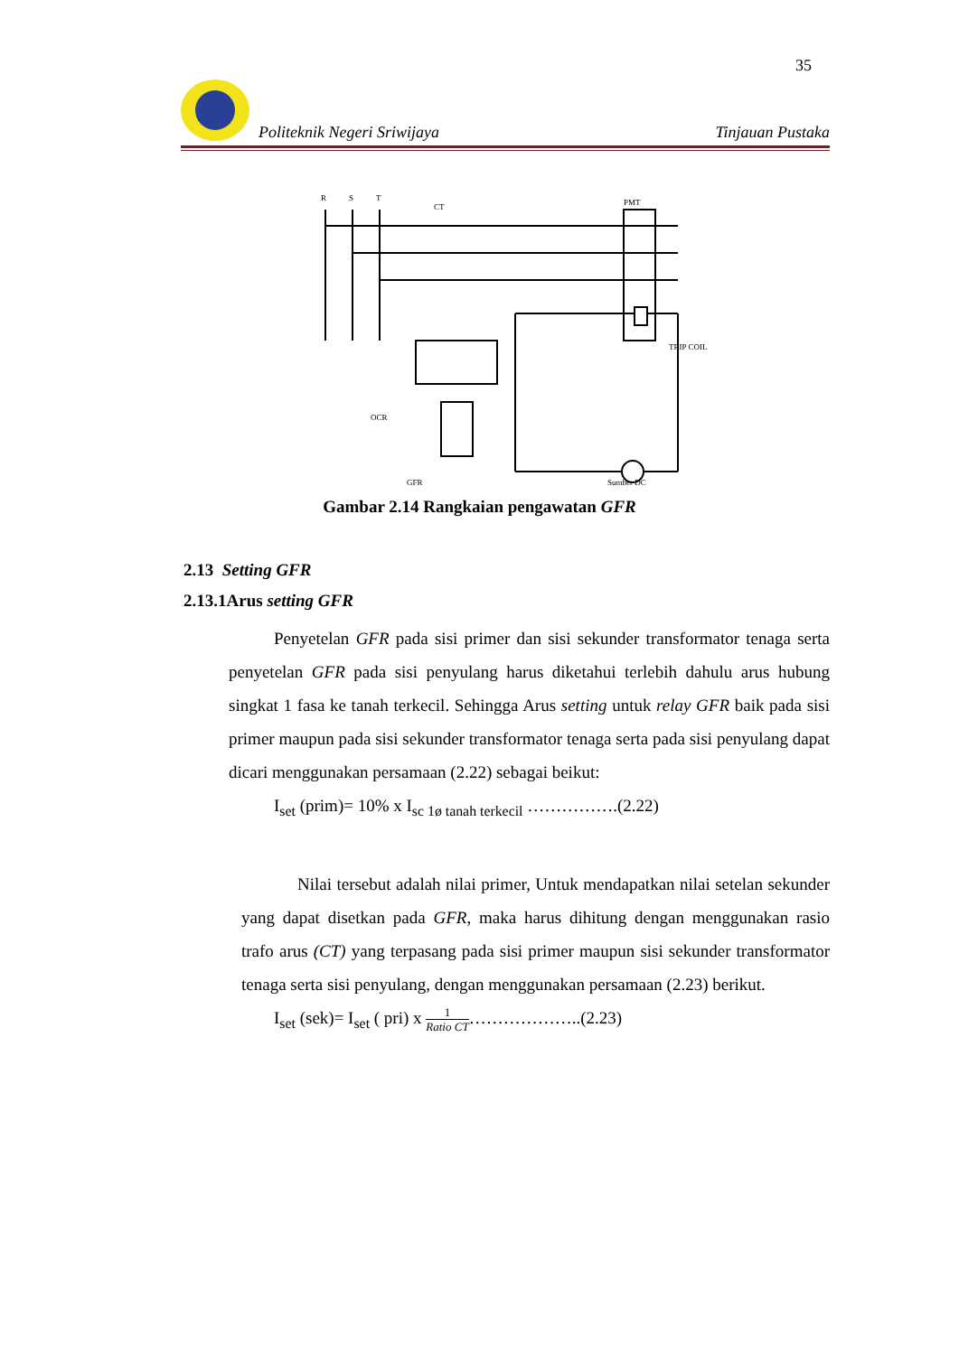35
Politeknik Negeri Sriwijaya Tinjauan Pustaka
R
S
T
CT
PMT
TRIP COIL
OCR
GFR
Sumber DC
Gambar 2.14 Rangkaian pengawatan GFR
2.13 Setting GFR
2.13.1Arus setting GFR
Penyetelan GFR pada sisi primer dan sisi sekunder transformator tenaga serta penyetelan GFR pada sisi penyulang harus diketahui terlebih dahulu arus hubung singkat 1 fasa ke tanah terkecil. Sehingga Arus setting untuk relay GFR baik pada sisi primer maupun pada sisi sekunder transformator tenaga serta pada sisi penyulang dapat dicari menggunakan persamaan (2.22) sebagai beikut:
I<sub>set</sub> (prim)= 10% x I<sub>sc 1ø tanah terkecil</sub> …………….(2.22)
Nilai tersebut adalah nilai primer, Untuk mendapatkan nilai setelan sekunder yang dapat disetkan pada GFR, maka harus dihitung dengan menggunakan rasio trafo arus (CT) yang terpasang pada sisi primer maupun sisi sekunder transformator tenaga serta sisi penyulang, dengan menggunakan persamaan (2.23) berikut.
I<sub>set</sub> (sek)= I<sub>set</sub> ( pri) x 1 Ratio CT………………..(2.23)